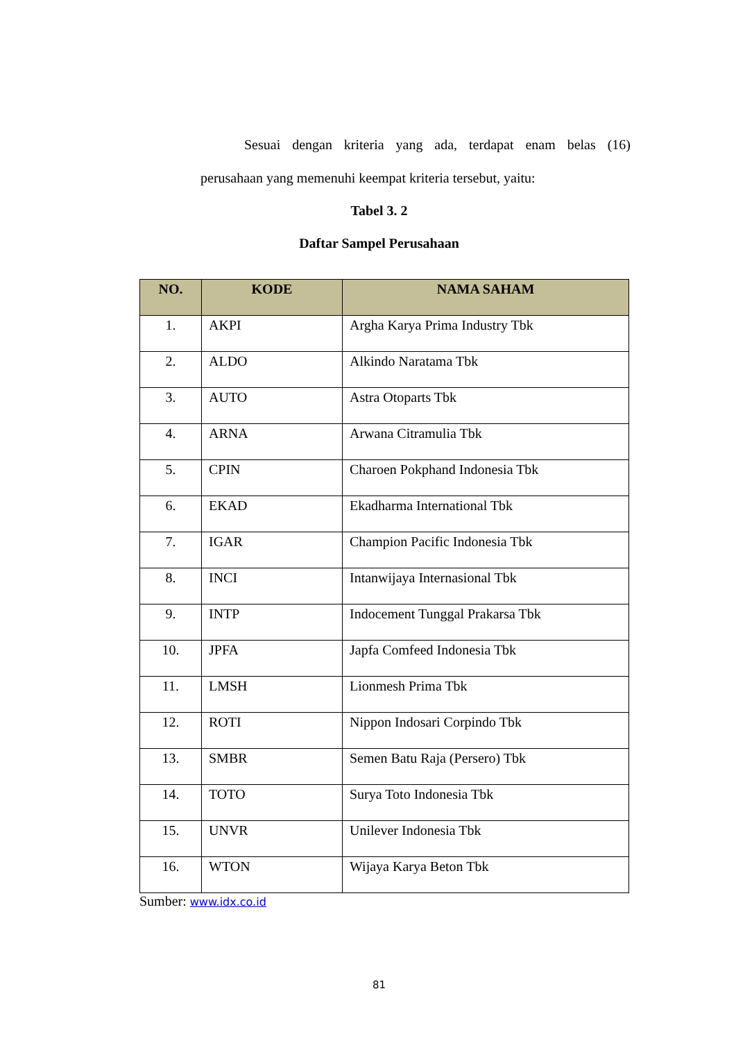Sesuai dengan kriteria yang ada, terdapat enam belas (16)
perusahaan yang memenuhi keempat kriteria tersebut, yaitu:
Tabel 3. 2
Daftar Sampel Perusahaan
| NO. | KODE | NAMA SAHAM |
| --- | --- | --- |
| 1. | AKPI | Argha Karya Prima Industry Tbk |
| 2. | ALDO | Alkindo Naratama Tbk |
| 3. | AUTO | Astra Otoparts Tbk |
| 4. | ARNA | Arwana Citramulia Tbk |
| 5. | CPIN | Charoen Pokphand Indonesia Tbk |
| 6. | EKAD | Ekadharma International Tbk |
| 7. | IGAR | Champion Pacific Indonesia Tbk |
| 8. | INCI | Intanwijaya Internasional Tbk |
| 9. | INTP | Indocement Tunggal Prakarsa Tbk |
| 10. | JPFA | Japfa Comfeed Indonesia Tbk |
| 11. | LMSH | Lionmesh Prima Tbk |
| 12. | ROTI | Nippon Indosari Corpindo Tbk |
| 13. | SMBR | Semen Batu Raja (Persero) Tbk |
| 14. | TOTO | Surya Toto Indonesia Tbk |
| 15. | UNVR | Unilever Indonesia Tbk |
| 16. | WTON | Wijaya Karya Beton Tbk |
Sumber: www.idx.co.id
81